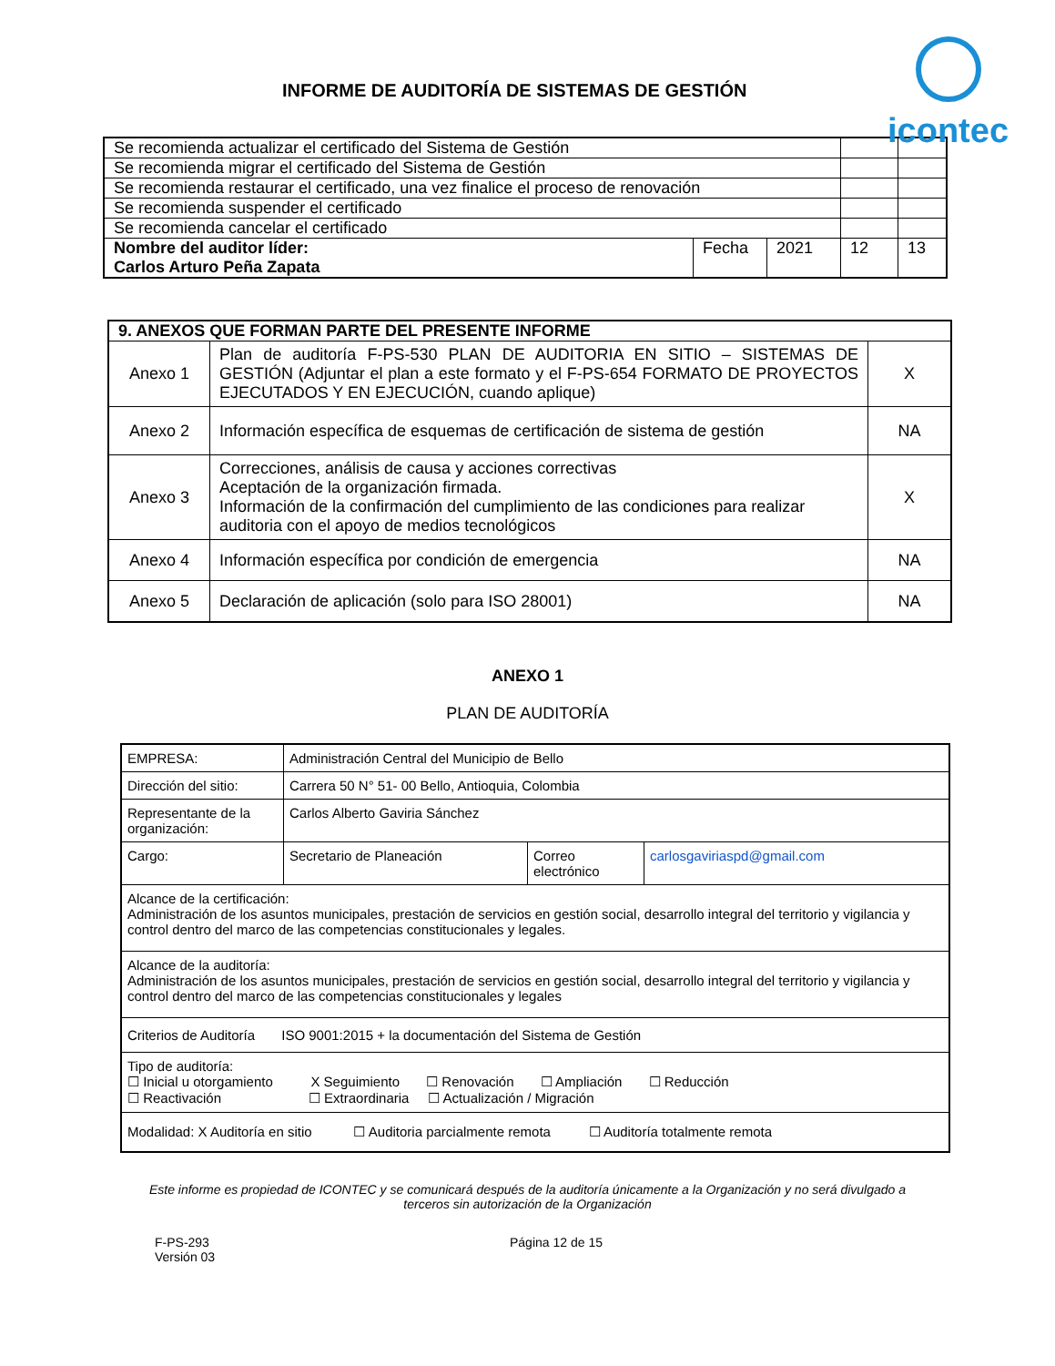INFORME DE AUDITORÍA DE SISTEMAS DE GESTIÓN
icontec
| Se recomienda actualizar el certificado del Sistema de Gestión | | | | |
| Se recomienda migrar el certificado del Sistema de Gestión | | | | |
| Se recomienda restaurar el certificado, una vez finalice el proceso de renovación | | | | |
| Se recomienda suspender el certificado | | | | |
| Se recomienda cancelar el certificado | | | | |
| Nombre del auditor líder: Carlos Arturo Peña Zapata | Fecha | 2021 | 12 | 13 |
| 9. ANEXOS QUE FORMAN PARTE DEL PRESENTE INFORME | | |
| Anexo 1 | Plan de auditoría F-PS-530 PLAN DE AUDITORIA EN SITIO – SISTEMAS DE GESTIÓN (Adjuntar el plan a este formato y el F-PS-654 FORMATO DE PROYECTOS EJECUTADOS Y EN EJECUCIÓN, cuando aplique) | X |
| Anexo 2 | Información específica de esquemas de certificación de sistema de gestión | NA |
| Anexo 3 | Correcciones, análisis de causa y acciones correctivas Aceptación de la organización firmada. Información de la confirmación del cumplimiento de las condiciones para realizar auditoria con el apoyo de medios tecnológicos | X |
| Anexo 4 | Información específica por condición de emergencia | NA |
| Anexo 5 | Declaración de aplicación (solo para ISO 28001) | NA |
ANEXO 1
PLAN DE AUDITORÍA
| EMPRESA: | Administración Central del Municipio de Bello | | |
| Dirección del sitio: | Carrera 50 N° 51- 00 Bello, Antioquia, Colombia | | |
| Representante de la organización: | Carlos Alberto Gaviria Sánchez | | |
| Cargo: | Secretario de Planeación | Correo electrónico | carlosgaviriaspd@gmail.com |
| Alcance de la certificación: Administración de los asuntos municipales, prestación de servicios en gestión social, desarrollo integral del territorio y vigilancia y control dentro del marco de las competencias constitucionales y legales. | | | |
| Alcance de la auditoría: Administración de los asuntos municipales, prestación de servicios en gestión social, desarrollo integral del territorio y vigilancia y control dentro del marco de las competencias constitucionales y legales | | | |
| Criterios de Auditoría ISO 9001:2015 + la documentación del Sistema de Gestión | | | |
| Tipo de auditoría: ☐ Inicial u otorgamiento X Seguimiento ☐ Renovación ☐ Ampliación ☐ Reducción ☐ Reactivación ☐ Extraordinaria ☐ Actualización / Migración | | | |
| Modalidad: X Auditoría en sitio ☐ Auditoria parcialmente remota ☐ Auditoría totalmente remota | | | |
Este informe es propiedad de ICONTEC y se comunicará después de la auditoría únicamente a la Organización y no será divulgado a terceros sin autorización de la Organización
F-PS-293
Versión 03
Página 12 de 15